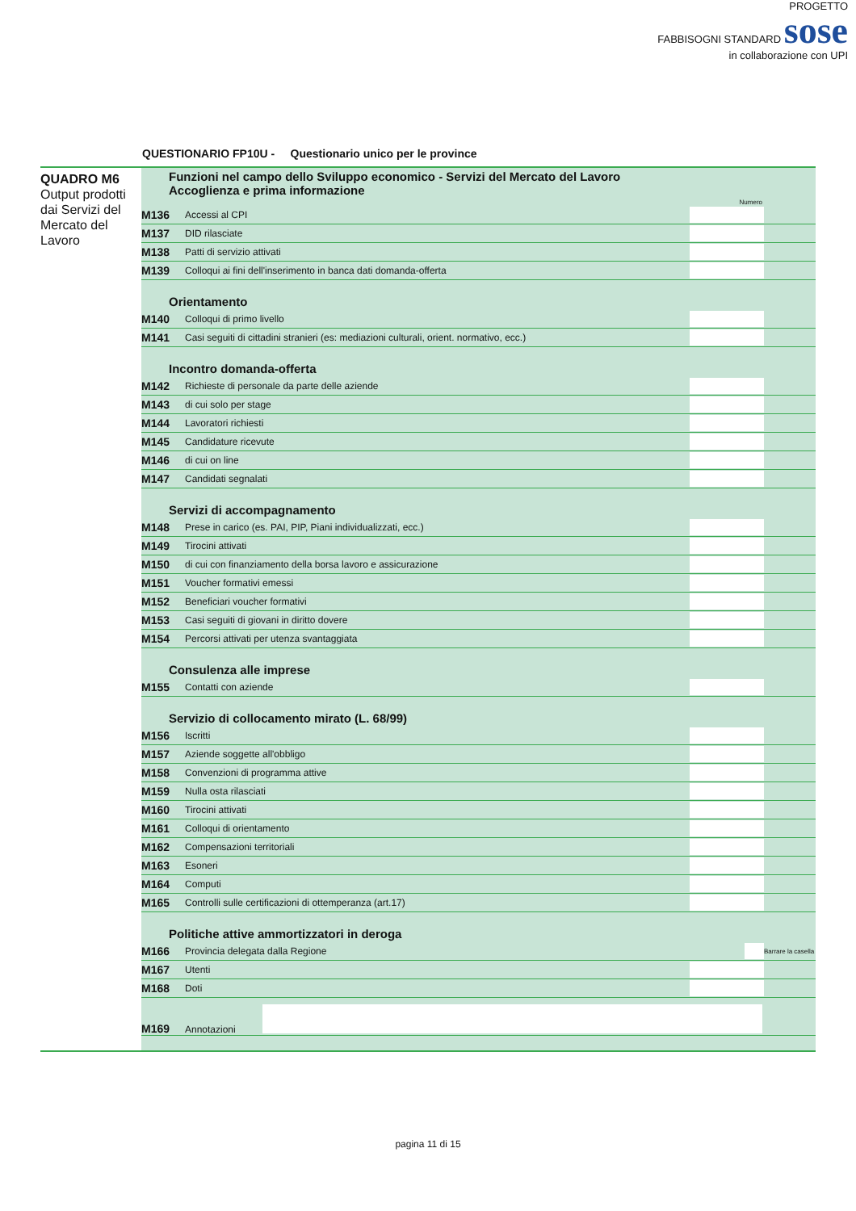PROGETTO
FABBISOGNI STANDARD sose
in collaborazione con UPI
QUESTIONARIO FP10U - Questionario unico per le province
QUADRO M6
Output prodotti dai Servizi del Mercato del Lavoro
Funzioni nel campo dello Sviluppo economico - Servizi del Mercato del Lavoro
Accoglienza e prima informazione
Numero
| M136 | Accessi al CPI | | |
| M137 | DID rilasciate | | |
| M138 | Patti di servizio attivati | | |
| M139 | Colloqui ai fini dell'inserimento in banca dati domanda-offerta | | |
Orientamento
| M140 | Colloqui di primo livello | | |
| M141 | Casi seguiti di cittadini stranieri (es: mediazioni culturali, orient. normativo, ecc.) | | |
Incontro domanda-offerta
| M142 | Richieste di personale da parte delle aziende | | |
| M143 | di cui solo per stage | | |
| M144 | Lavoratori richiesti | | |
| M145 | Candidature ricevute | | |
| M146 | di cui on line | | |
| M147 | Candidati segnalati | | |
Servizi di accompagnamento
| M148 | Prese in carico (es. PAI, PIP, Piani individualizzati, ecc.) | | |
| M149 | Tirocini attivati | | |
| M150 | di cui con finanziamento della borsa lavoro e assicurazione | | |
| M151 | Voucher formativi emessi | | |
| M152 | Beneficiari voucher formativi | | |
| M153 | Casi seguiti di giovani in diritto dovere | | |
| M154 | Percorsi attivati per utenza svantaggiata | | |
Consulenza alle imprese
| M155 | Contatti con aziende | | |
Servizio di collocamento mirato (L. 68/99)
| M156 | Iscritti | | |
| M157 | Aziende soggette all'obbligo | | |
| M158 | Convenzioni di programma attive | | |
| M159 | Nulla osta rilasciati | | |
| M160 | Tirocini attivati | | |
| M161 | Colloqui di orientamento | | |
| M162 | Compensazioni territoriali | | |
| M163 | Esoneri | | |
| M164 | Computi | | |
| M165 | Controlli sulle certificazioni di ottemperanza (art.17) | | |
Politiche attive ammortizzatori in deroga
| M166 | Provincia delegata dalla Regione | | Barrare la casella |
| M167 | Utenti | | |
| M168 | Doti | | |
| M169 | Annotazioni | |
pagina 11 di 15